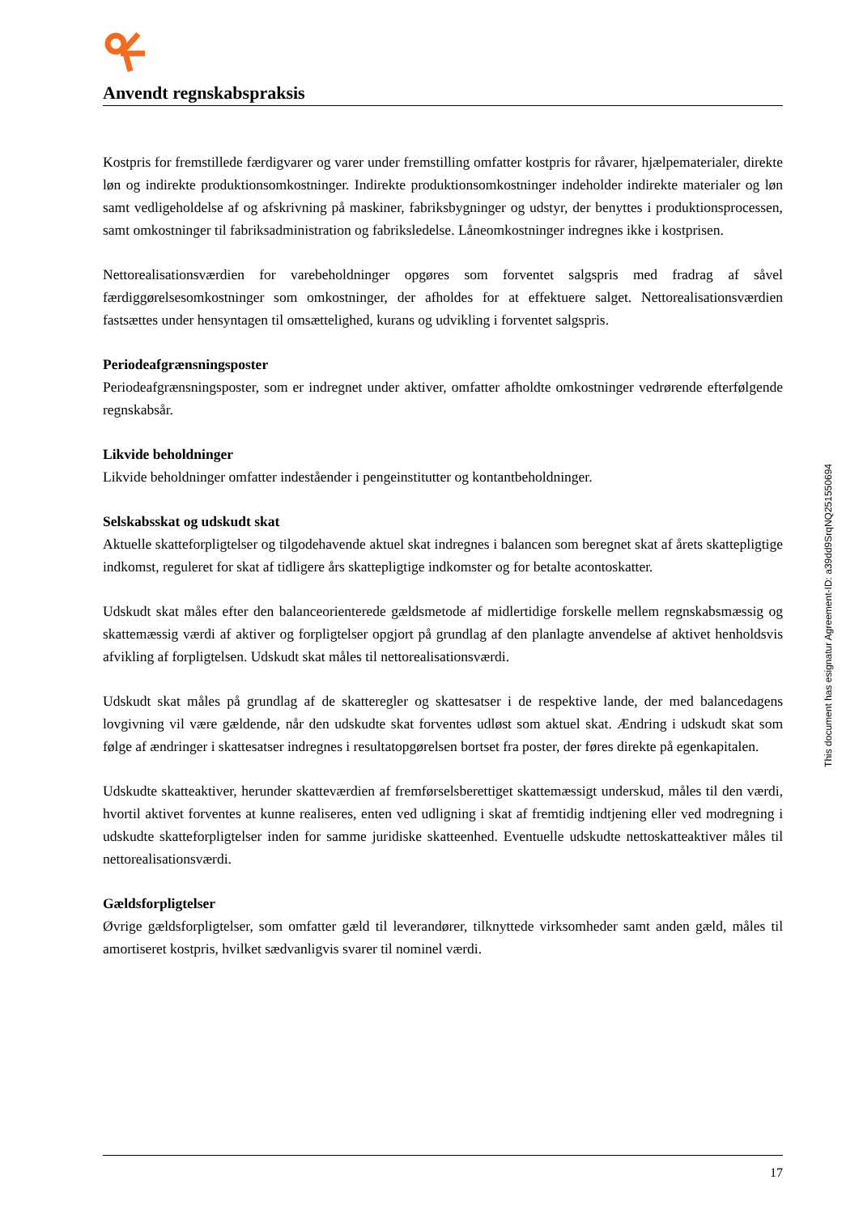Anvendt regnskabspraksis
Kostpris for fremstillede færdigvarer og varer under fremstilling omfatter kostpris for råvarer, hjælpematerialer, direkte løn og indirekte produktionsomkostninger. Indirekte produktionsomkostninger indeholder indirekte materialer og løn samt vedligeholdelse af og afskrivning på maskiner, fabriksbygninger og udstyr, der benyttes i produktionsprocessen, samt omkostninger til fabriksadministration og fabriksledelse. Låneomkostninger indregnes ikke i kostprisen.
Nettorealisationsværdien for varebeholdninger opgøres som forventet salgspris med fradrag af såvel færdiggørelsesomkostninger som omkostninger, der afholdes for at effektuere salget. Nettorealisationsværdien fastsættes under hensyntagen til omsættelighed, kurans og udvikling i forventet salgspris.
Periodeafgrænsningsposter
Periodeafgrænsningsposter, som er indregnet under aktiver, omfatter afholdte omkostninger vedrørende efterfølgende regnskabsår.
Likvide beholdninger
Likvide beholdninger omfatter indeståender i pengeinstitutter og kontantbeholdninger.
Selskabsskat og udskudt skat
Aktuelle skatteforpligtelser og tilgodehavende aktuel skat indregnes i balancen som beregnet skat af årets skattepligtige indkomst, reguleret for skat af tidligere års skattepligtige indkomster og for betalte acontoskatter.
Udskudt skat måles efter den balanceorienterede gældsmetode af midlertidige forskelle mellem regnskabsmæssig og skattemæssig værdi af aktiver og forpligtelser opgjort på grundlag af den planlagte anvendelse af aktivet henholdsvis afvikling af forpligtelsen. Udskudt skat måles til nettorealisationsværdi.
Udskudt skat måles på grundlag af de skatteregler og skattesatser i de respektive lande, der med balancedagens lovgivning vil være gældende, når den udskudte skat forventes udløst som aktuel skat. Ændring i udskudt skat som følge af ændringer i skattesatser indregnes i resultatopgørelsen bortset fra poster, der føres direkte på egenkapitalen.
Udskudte skatteaktiver, herunder skatteværdien af fremførselsberettiget skattemæssigt underskud, måles til den værdi, hvortil aktivet forventes at kunne realiseres, enten ved udligning i skat af fremtidig indtjening eller ved modregning i udskudte skatteforpligtelser inden for samme juridiske skatteenhed. Eventuelle udskudte nettoskatteaktiver måles til nettorealisationsværdi.
Gældsforpligtelser
Øvrige gældsforpligtelser, som omfatter gæld til leverandører, tilknyttede virksomheder samt anden gæld, måles til amortiseret kostpris, hvilket sædvanligvis svarer til nominel værdi.
This document has esignatur Agreement-ID: a39dd9SrqNQ251550694
17